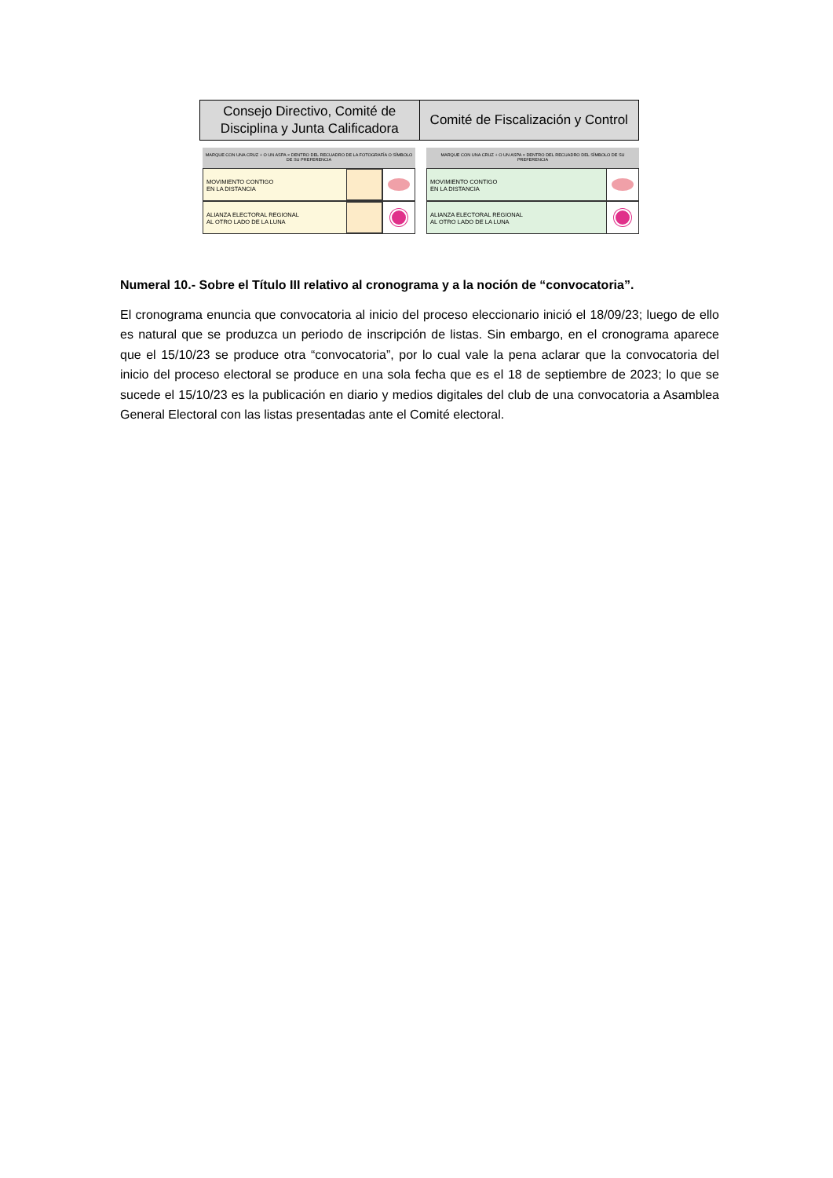| Consejo Directivo, Comité de Disciplina y Junta Calificadora | Comité de Fiscalización y Control |
MARQUE CON UNA CRUZ + O UN ASPA × DENTRO DEL RECUADRO DE LA FOTOGRAFÍA O SÍMBOLO DE SU PREFERENCIA
MOVIMIENTO CONTIGO
EN LA DISTANCIA
ALIANZA ELECTORAL REGIONAL
AL OTRO LADO DE LA LUNA
MARQUE CON UNA CRUZ + O UN ASPA × DENTRO DEL RECUADRO DEL SÍMBOLO DE SU PREFERENCIA
MOVIMIENTO CONTIGO
EN LA DISTANCIA
ALIANZA ELECTORAL REGIONAL
AL OTRO LADO DE LA LUNA
Numeral 10.- Sobre el Título III relativo al cronograma y a la noción de “convocatoria”.
El cronograma enuncia que convocatoria al inicio del proceso eleccionario inició el 18/09/23; luego de ello es natural que se produzca un periodo de inscripción de listas. Sin embargo, en el cronograma aparece que el 15/10/23 se produce otra “convocatoria”, por lo cual vale la pena aclarar que la convocatoria del inicio del proceso electoral se produce en una sola fecha que es el 18 de septiembre de 2023; lo que se sucede el 15/10/23 es la publicación en diario y medios digitales del club de una convocatoria a Asamblea General Electoral con las listas presentadas ante el Comité electoral.